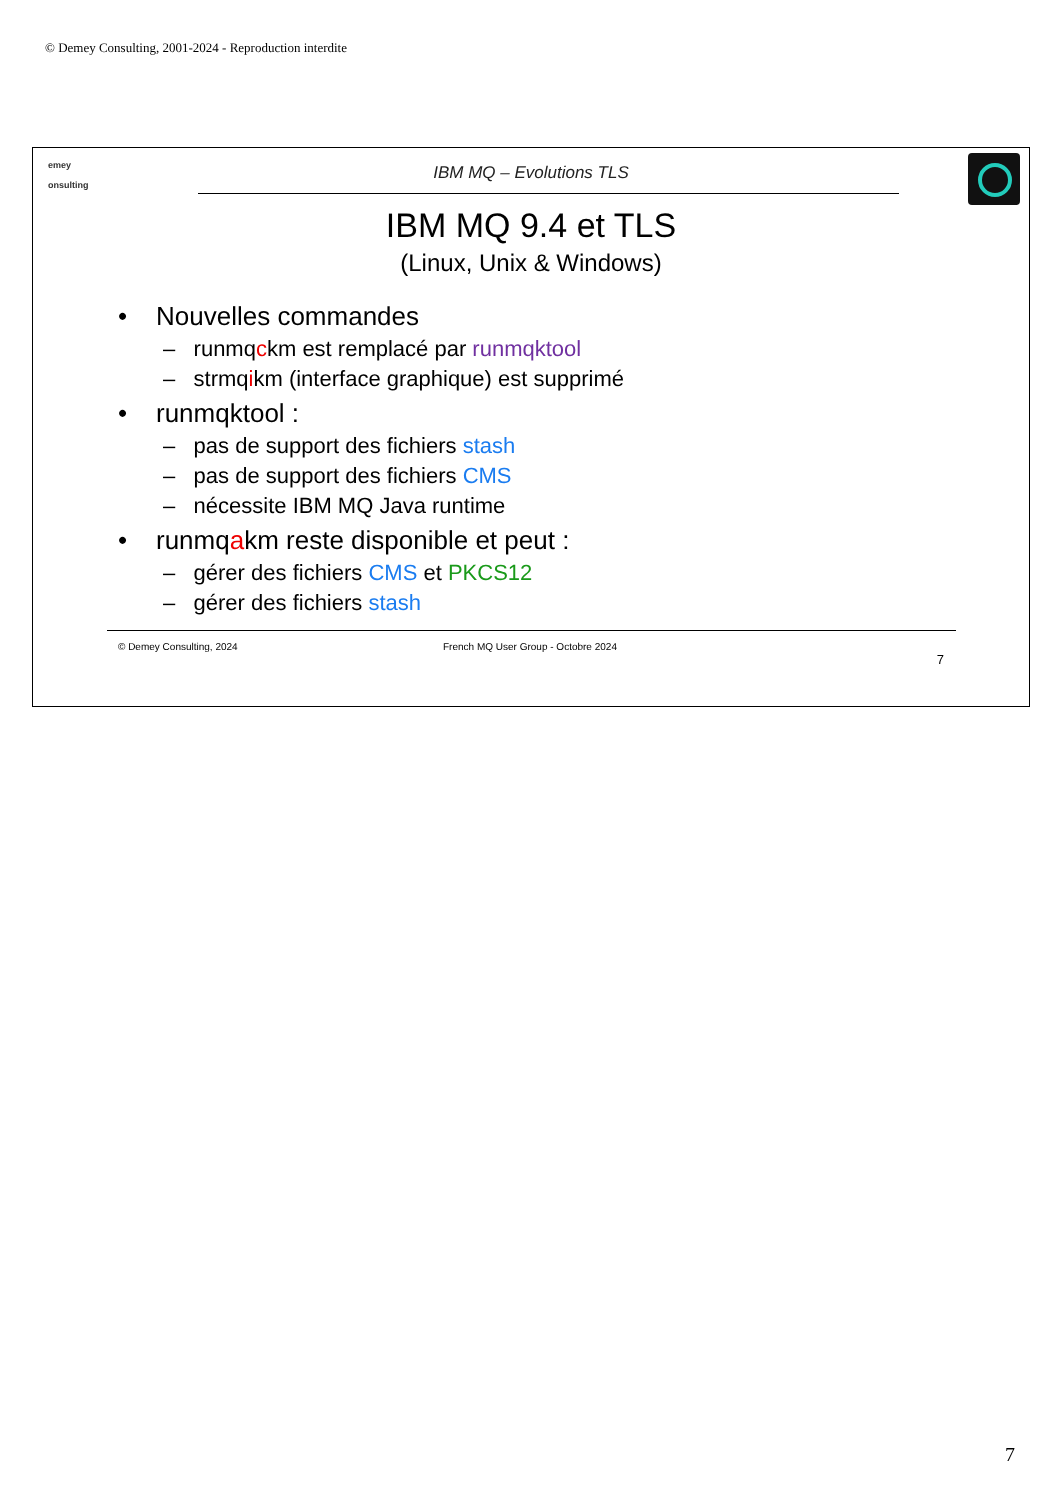© Demey Consulting, 2001-2024 - Reproduction interdite
emey
onsulting
IBM MQ – Evolutions TLS
IBM MQ 9.4 et TLS
(Linux, Unix & Windows)
• Nouvelles commandes
– runmqckm est remplacé par runmqktool
– strmqikm (interface graphique) est supprimé
• runmqktool :
– pas de support des fichiers stash
– pas de support des fichiers CMS
– nécessite IBM MQ Java runtime
• runmqakm reste disponible et peut :
– gérer des fichiers CMS et PKCS12
– gérer des fichiers stash
© Demey Consulting, 2024 French MQ User Group - Octobre 2024
7
7